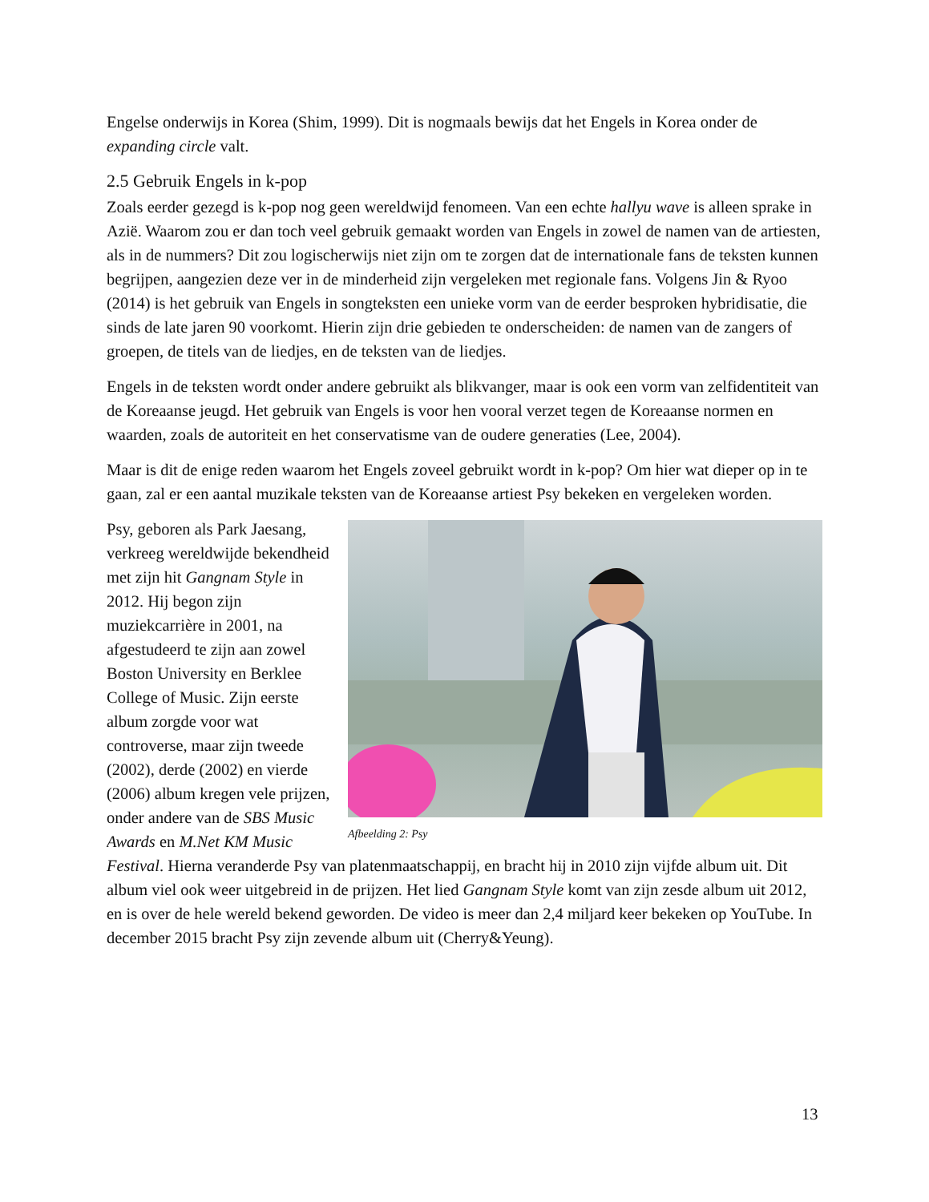Engelse onderwijs in Korea (Shim, 1999). Dit is nogmaals bewijs dat het Engels in Korea onder de expanding circle valt.
2.5 Gebruik Engels in k-pop
Zoals eerder gezegd is k-pop nog geen wereldwijd fenomeen. Van een echte hallyu wave is alleen sprake in Azië. Waarom zou er dan toch veel gebruik gemaakt worden van Engels in zowel de namen van de artiesten, als in de nummers? Dit zou logischerwijs niet zijn om te zorgen dat de internationale fans de teksten kunnen begrijpen, aangezien deze ver in de minderheid zijn vergeleken met regionale fans. Volgens Jin & Ryoo (2014) is het gebruik van Engels in songteksten een unieke vorm van de eerder besproken hybridisatie, die sinds de late jaren 90 voorkomt. Hierin zijn drie gebieden te onderscheiden: de namen van de zangers of groepen, de titels van de liedjes, en de teksten van de liedjes.
Engels in de teksten wordt onder andere gebruikt als blikvanger, maar is ook een vorm van zelfidentiteit van de Koreaanse jeugd. Het gebruik van Engels is voor hen vooral verzet tegen de Koreaanse normen en waarden, zoals de autoriteit en het conservatisme van de oudere generaties (Lee, 2004).
Maar is dit de enige reden waarom het Engels zoveel gebruikt wordt in k-pop? Om hier wat dieper op in te gaan, zal er een aantal muzikale teksten van de Koreaanse artiest Psy bekeken en vergeleken worden.
Afbeelding 2: Psy
Psy, geboren als Park Jaesang, verkreeg wereldwijde bekendheid met zijn hit Gangnam Style in 2012. Hij begon zijn muziekcarrière in 2001, na afgestudeerd te zijn aan zowel Boston University en Berklee College of Music. Zijn eerste album zorgde voor wat controverse, maar zijn tweede (2002), derde (2002) en vierde (2006) album kregen vele prijzen, onder andere van de SBS Music Awards en M.Net KM Music Festival. Hierna veranderde Psy van platenmaatschappij, en bracht hij in 2010 zijn vijfde album uit. Dit album viel ook weer uitgebreid in de prijzen. Het lied Gangnam Style komt van zijn zesde album uit 2012, en is over de hele wereld bekend geworden. De video is meer dan 2,4 miljard keer bekeken op YouTube. In december 2015 bracht Psy zijn zevende album uit (Cherry&Yeung).
13